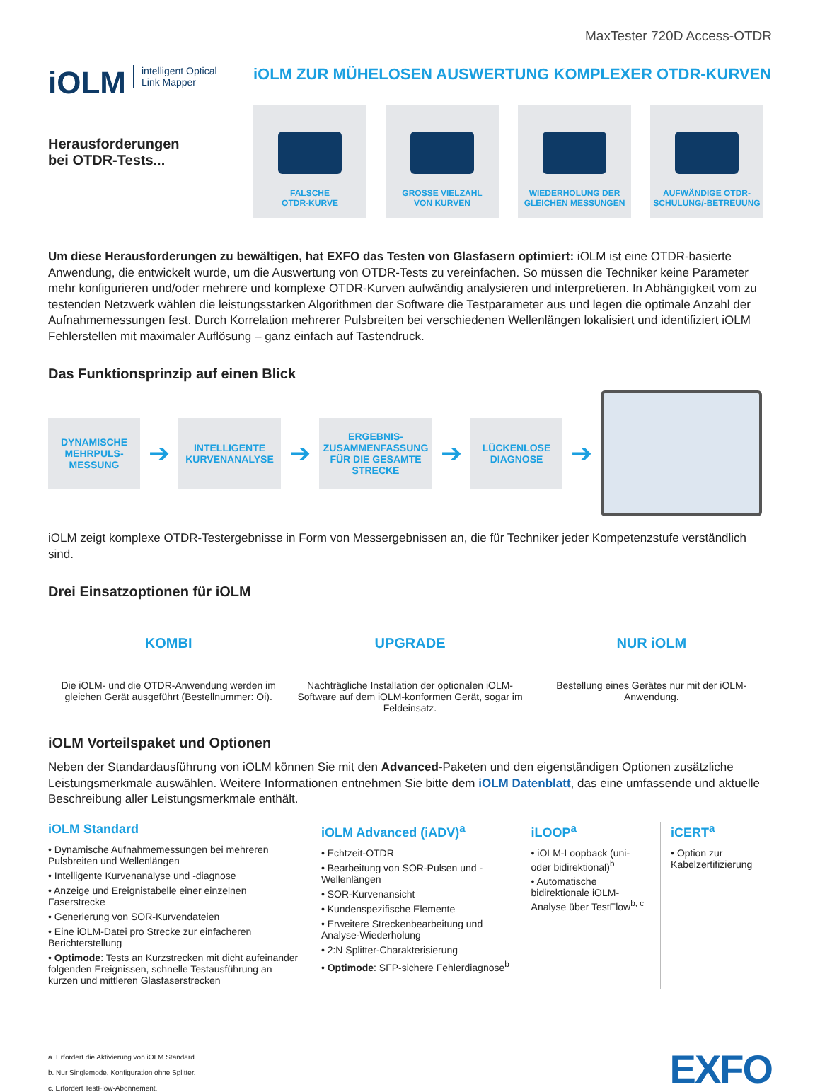MaxTester 720D Access-OTDR
iOLM intelligent Optical
Link Mapper
Herausforderungen
bei OTDR-Tests...
iOLM ZUR MÜHELOSEN AUSWERTUNG KOMPLEXER OTDR-KURVEN
FALSCHE
OTDR-KURVE
GROSSE VIELZAHL
VON KURVEN
WIEDERHOLUNG DER
GLEICHEN MESSUNGEN
AUFWÄNDIGE OTDR-
SCHULUNG/-BETREUUNG
Um diese Herausforderungen zu bewältigen, hat EXFO das Testen von Glasfasern optimiert: iOLM ist eine OTDR-basierte Anwendung, die entwickelt wurde, um die Auswertung von OTDR-Tests zu vereinfachen. So müssen die Techniker keine Parameter mehr konfigurieren und/oder mehrere und komplexe OTDR-Kurven aufwändig analysieren und interpretieren. In Abhängigkeit vom zu testenden Netzwerk wählen die leistungsstarken Algorithmen der Software die Testparameter aus und legen die optimale Anzahl der Aufnahmemessungen fest. Durch Korrelation mehrerer Pulsbreiten bei verschiedenen Wellenlängen lokalisiert und identifiziert iOLM Fehlerstellen mit maximaler Auflösung – ganz einfach auf Tastendruck.
Das Funktionsprinzip auf einen Blick
DYNAMISCHE MEHRPULS-MESSUNG
➔
INTELLIGENTE KURVENANALYSE
➔
ERGEBNIS-ZUSAMMENFASSUNG FÜR DIE GESAMTE STRECKE
➔
LÜCKENLOSE DIAGNOSE
➔
iOLM zeigt komplexe OTDR-Testergebnisse in Form von Messergebnissen an, die für Techniker jeder Kompetenzstufe verständlich sind.
Drei Einsatzoptionen für iOLM
KOMBI
Die iOLM- und die OTDR-Anwendung werden im gleichen Gerät ausgeführt (Bestellnummer: Oi).
UPGRADE
Nachträgliche Installation der optionalen iOLM-Software auf dem iOLM-konformen Gerät, sogar im Feldeinsatz.
NUR iOLM
Bestellung eines Gerätes nur mit der iOLM-Anwendung.
iOLM Vorteilspaket und Optionen
Neben der Standardausführung von iOLM können Sie mit den Advanced-Paketen und den eigenständigen Optionen zusätzliche Leistungsmerkmale auswählen. Weitere Informationen entnehmen Sie bitte dem iOLM Datenblatt, das eine umfassende und aktuelle Beschreibung aller Leistungsmerkmale enthält.
iOLM Standard
• Dynamische Aufnahmemessungen bei mehreren Pulsbreiten und Wellenlängen
• Intelligente Kurvenanalyse und -diagnose
• Anzeige und Ereignistabelle einer einzelnen Faserstrecke
• Generierung von SOR-Kurvendateien
• Eine iOLM-Datei pro Strecke zur einfacheren Berichterstellung
• Optimode: Tests an Kurzstrecken mit dicht aufeinander folgenden Ereignissen, schnelle Testausführung an kurzen und mittleren Glasfaserstrecken
iOLM Advanced (iADV)<sup>a</sup>
• Echtzeit-OTDR
• Bearbeitung von SOR-Pulsen und -Wellenlängen
• SOR-Kurvenansicht
• Kundenspezifische Elemente
• Erweitere Streckenbearbeitung und Analyse-Wiederholung
• 2:N Splitter-Charakterisierung
• Optimode: SFP-sichere Fehlerdiagnose<sup>b</sup>
iLOOP<sup>a</sup>
• iOLM-Loopback (uni- oder bidirektional)<sup>b</sup>
• Automatische bidirektionale iOLM-Analyse über TestFlow<sup>b, c</sup>
iCERT<sup>a</sup>
• Option zur Kabelzertifizierung
a. Erfordert die Aktivierung von iOLM Standard.
b. Nur Singlemode, Konfiguration ohne Splitter.
c. Erfordert TestFlow-Abonnement.
EXFO